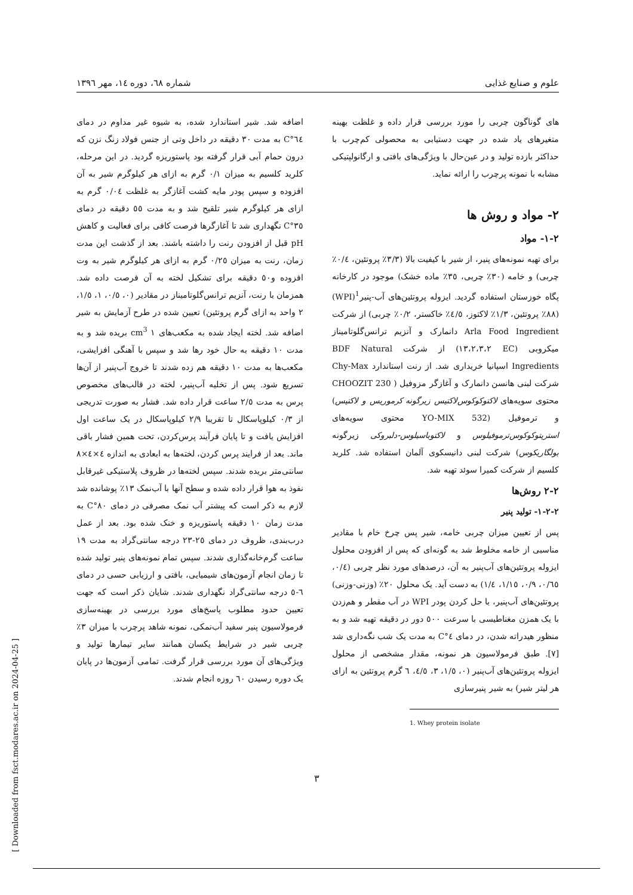علوم و صنایع غذایی شماره ٦٨، دوره ١٤، مهر ١٣٩٦
های گوناگون چربی را مورد بررسی قرار داده و غلظت بهینه متغیرهای یاد شده در جهت دستیابی به محصولی کم‌چرب با حداکثر بازده تولید و در عین‌حال با ویژگی‌های بافتی و ارگانولپتیکی مشابه با نمونه پرچرب را ارائه نماید.
٢- مواد و روش ها
٢-١- مواد
برای تهیه نمونه‌های پنیر، از شیر با کیفیت بالا (٣/٣٪ پروتئین، ٠/٤٪ چربی) و خامه (٣٠٪ چربی، ٣٥٪ ماده خشک) موجود در کارخانه پگاه خوزستان استفاده گردید. ایزوله پروتئین‌های آب-پنیر<sup>1</sup>(WPI) (٨٨٪ پروتئین، ١/٣٪ لاکتوز، ٤/٥٪ خاکستر، ٠/٢٪ چربی) از شرکت Arla Food Ingredient دانمارک و آنزیم ترانس‌گلوتامیناز میکروبی (EC ١٣،٢،٣،٢) از شرکت BDF Natural Ingredients اسپانیا خریداری شد. از رنت استاندارد Chy-Max شرکت لبنی هانسن دانمارک و آغازگر مزوفیل ( CHOOZIT 230 محتوی سویه‌های لاکتوکوکوس‌لاکتیس زیرگونه کرموریس و لاکتیس) و ترموفیل (YO-MIX 532 محتوی سویه‌های استرپتوکوکوس‌ترموفیلوس و لاکتوباسیلوس-دلبروکی زیرگونه بولگاریکوس) شرکت لبنی دانیسکوی آلمان استفاده شد. کلرید کلسیم از شرکت کمیرا سوئد تهیه شد.
٢-٢ روش‌ها
٢-٢-١- تولید پنیر
پس از تعیین میزان چربی خامه، شیر پس چرخ خام با مقادیر مناسبی از خامه مخلوط شد به گونه‌ای که پس از افزودن محلول ایزوله پروتئین‌های آب‌پنیر به آن، درصدهای مورد نظر چربی (٠/٤، ٠/٦٥، ٠/٩، ١/١٥، ١/٤) به دست آید. یک محلول ٢٠٪ (وزنی-وزنی) پروتئین‌های آب‌پنیر، با حل کردن پودر WPI در آب مقطر و هم‌زدن با یک همزن مغناطیسی با سرعت ٥٠٠ دور در دقیقه تهیه شد و به منظور هیدراته شدن، در دمای ٤°C به مدت یک شب نگه‌داری شد [٧]. طبق فرمولاسیون هر نمونه، مقدار مشخصی از محلول ایزوله پروتئین‌های آب‌پنیر (٠، ١/٥، ٣، ٤/٥، ٦ گرم پروتئین به ازای هر لیتر شیر) به شیر پنیرسازی
1. Whey protein isolate
اضافه شد. شیر استاندارد شده، به شیوه غیر مداوم در دمای ٦٤°C به مدت ٣٠ دقیقه در داخل وتی از جنس فولاد زنگ نزن که درون حمام آبی قرار گرفته بود پاستوریزه گردید. در این مرحله، کلرید کلسیم به میزان ٠/١ گرم به ازای هر کیلوگرم شیر به آن افزوده و سپس پودر مایه کشت آغازگر به غلظت ٠/٠٤ گرم به ازای هر کیلوگرم شیر تلقیح شد و به مدت ٥٥ دقیقه در دمای ٣٥°C نگهداری شد تا آغازگرها فرصت کافی برای فعالیت و کاهش pH قبل از افزودن رنت را داشته باشند. بعد از گذشت این مدت زمان، رنت به میزان ٠/٢٥ گرم به ازای هر کیلوگرم شیر به وت افزوده و٥٠ دقیقه برای تشکیل لخته به آن فرصت داده شد. همزمان با رنت، آنزیم ترانس‌گلوتامیناز در مقادیر (٠، ٠/٥، ١، ١/٥، ٢ واحد به ازای گرم پروتئین) تعیین شده در طرح آزمایش به شیر اضافه شد. لخته ایجاد شده به مکعب‌های ١ cm<sup>3</sup> بریده شد و به مدت ١٠ دقیقه به حال خود رها شد و سپس با آهنگی افزایشی، مکعب‌ها به مدت ١٠ دقیقه هم زده شدند تا خروج آب‌پنیر از آن‌ها تسریع شود. پس از تخلیه آب‌پنیر، لخته در قالب‌های مخصوص پرس به مدت ٢/٥ ساعت قرار داده شد. فشار به صورت تدریجی از ٠/٣ کیلوپاسکال تا تقریبا ٢/٩ کیلوپاسکال در یک ساعت اول افزایش یافت و تا پایان فرآیند پرس‌کردن، تحت همین فشار باقی ماند. بعد از فرایند پرس کردن، لخته‌ها به ابعادی به اندازه ٤×٤×٨ سانتی‌متر بریده شدند. سپس لخته‌ها در ظروف پلاستیکی غیرقابل نفوذ به هوا قرار داده شده و سطح آنها با آب‌نمک ١٣٪ پوشانده شد لازم به ذکر است که پیشتر آب نمک مصرفی در دمای ٨٠°C به مدت زمان ١٠ دقیقه پاستوریزه و خنک شده بود. بعد از عمل درب‌بندی، ظروف در دمای ٢٥-٢٣ درجه سانتی‌گراد به مدت ١٩ ساعت گرم‌خانه‌گذاری شدند. سپس تمام نمونه‌های پنیر تولید شده تا زمان انجام آزمون‌های شیمیایی، بافتی و ارزیابی حسی در دمای ٦-٥ درجه سانتی‌گراد نگهداری شدند. شایان ذکر است که جهت تعیین حدود مطلوب پاسخ‌های مورد بررسی در بهینه‌سازی فرمولاسیون پنیر سفید آب‌نمکی، نمونه شاهد پرچرب با میزان ٣٪ چربی شیر در شرایط یکسان همانند سایر تیمارها تولید و ویژگی‌های آن مورد بررسی قرار گرفت. تمامی آزمون‌ها در پایان یک دوره رسیدن ٦٠ روزه انجام شدند.
٣
[ Downloaded from fsct.modares.ac.ir on 2024-04-25 ]